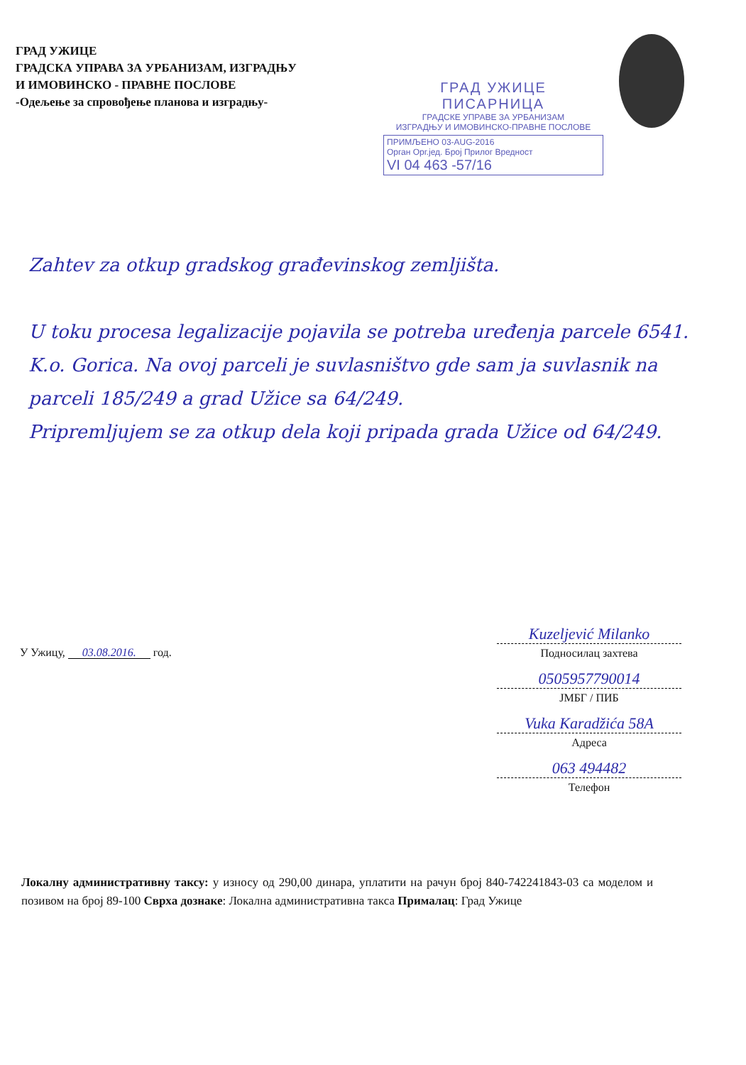ГРАД УЖИЦЕ
ГРАДСКА УПРАВА ЗА УРБАНИЗАМ, ИЗГРАДЊУ
И ИМОВИНСКО - ПРАВНЕ ПОСЛОВЕ
-Одељење за спровођење планова и изградњу-
ГРАД УЖИЦЕ
ПИСАРНИЦА
ГРАДСКЕ УПРАВЕ ЗА УРБАНИЗАМ
ИЗГРАДЊУ И ИМОВИНСКО-ПРАВНЕ ПОСЛОВЕ
ПРИМЉЕНО 03-AUG-2016
Орган Орг.јед. Број Прилог Вредност
VI 04 463 -57/16
Zahtev za otkup gradskog građevinskog zemljišta.
U toku procesa legalizacije pojavila se potreba uređenja parcele 6541. K.o. Gorica. Na ovoj parceli je suvlasništvo gde sam ja suvlasnik na parceli 185/249 a grad Užice sa 64/249.
Pripremljujem se za otkup dela koji pripada grada Užice od 64/249.
У Ужицу, 03.08.2016. год.
Kuzeljević Milanko
Подносилац захтева
0505957790014
ЈМБГ / ПИБ
Vuka Karadžića 58A
Адреса
063 494482
Телефон
Локалну административну таксу: у износу од 290,00 динара, уплатити на рачун број 840-742241843-03 са моделом и позивом на број 89-100 Сврха дознаке: Локална административна такса Прималац: Град Ужице